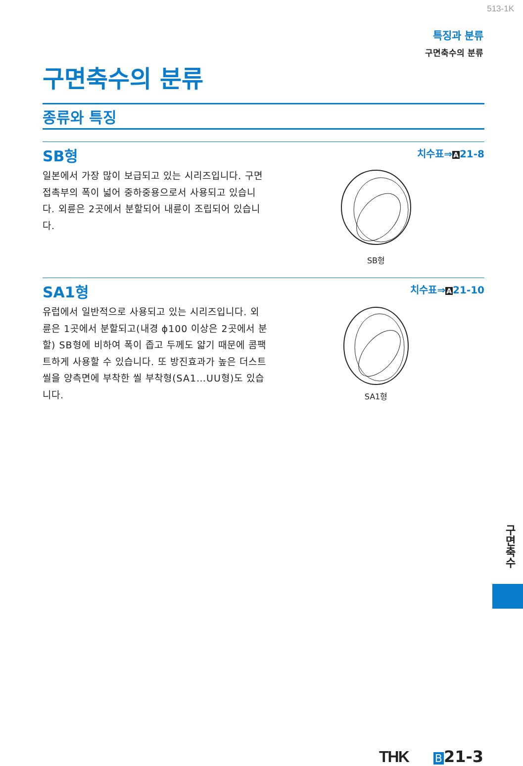513-1K
특징과 분류
구면축수의 분류
구면축수의 분류
종류와 특징
SB형
치수표⇒A21-8
일본에서 가장 많이 보급되고 있는 시리즈입니다. 구면접촉부의 폭이 넓어 중하중용으로서 사용되고 있습니다. 외륜은 2곳에서 분할되어 내륜이 조립되어 있습니다.
SB형
SA1형
치수표⇒A21-10
유럽에서 일반적으로 사용되고 있는 시리즈입니다. 외륜은 1곳에서 분할되고(내경 ϕ100 이상은 2곳에서 분할) SB형에 비하여 폭이 좁고 두께도 얇기 때문에 콤팩트하게 사용할 수 있습니다. 또 방진효과가 높은 더스트 씰을 양측면에 부착한 씰 부착형(SA1…UU형)도 있습니다.
SA1형
구면축수
THK B 21-3